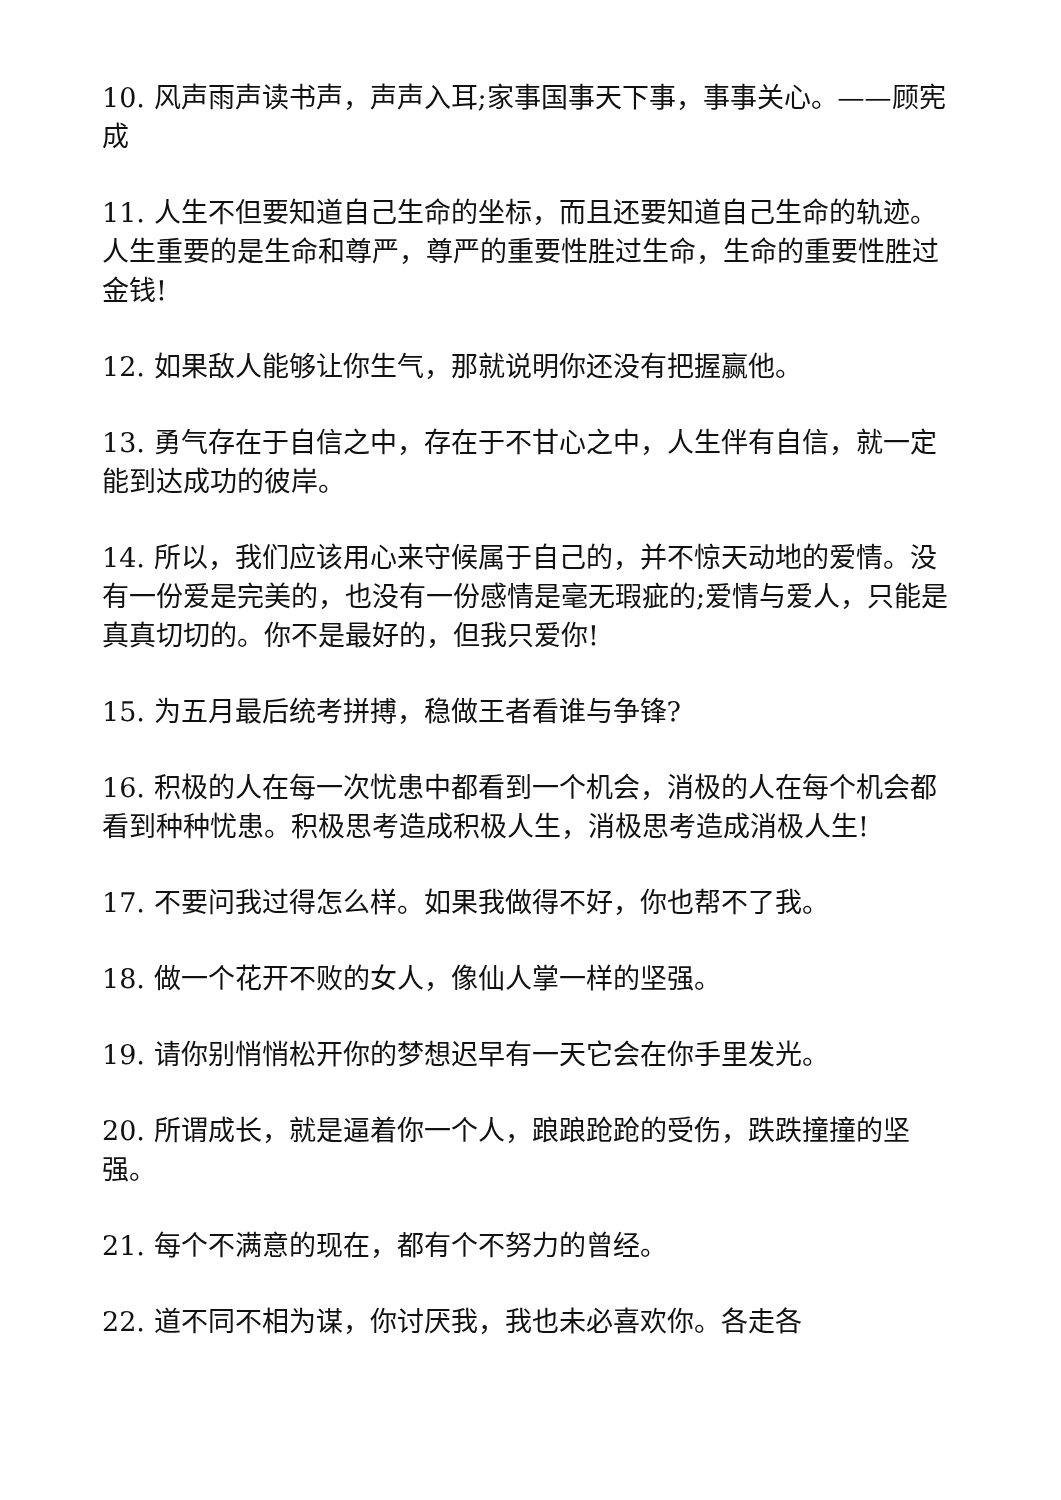10. 风声雨声读书声，声声入耳;家事国事天下事，事事关心。——顾宪成
11. 人生不但要知道自己生命的坐标，而且还要知道自己生命的轨迹。人生重要的是生命和尊严，尊严的重要性胜过生命，生命的重要性胜过金钱!
12. 如果敌人能够让你生气，那就说明你还没有把握赢他。
13. 勇气存在于自信之中，存在于不甘心之中，人生伴有自信，就一定能到达成功的彼岸。
14. 所以，我们应该用心来守候属于自己的，并不惊天动地的爱情。没有一份爱是完美的，也没有一份感情是毫无瑕疵的;爱情与爱人，只能是真真切切的。你不是最好的，但我只爱你!
15. 为五月最后统考拼搏，稳做王者看谁与争锋?
16. 积极的人在每一次忧患中都看到一个机会，消极的人在每个机会都看到种种忧患。积极思考造成积极人生，消极思考造成消极人生!
17. 不要问我过得怎么样。如果我做得不好，你也帮不了我。
18. 做一个花开不败的女人，像仙人掌一样的坚强。
19. 请你别悄悄松开你的梦想迟早有一天它会在你手里发光。
20. 所谓成长，就是逼着你一个人，踉踉跄跄的受伤，跌跌撞撞的坚强。
21. 每个不满意的现在，都有个不努力的曾经。
22. 道不同不相为谋，你讨厌我，我也未必喜欢你。各走各